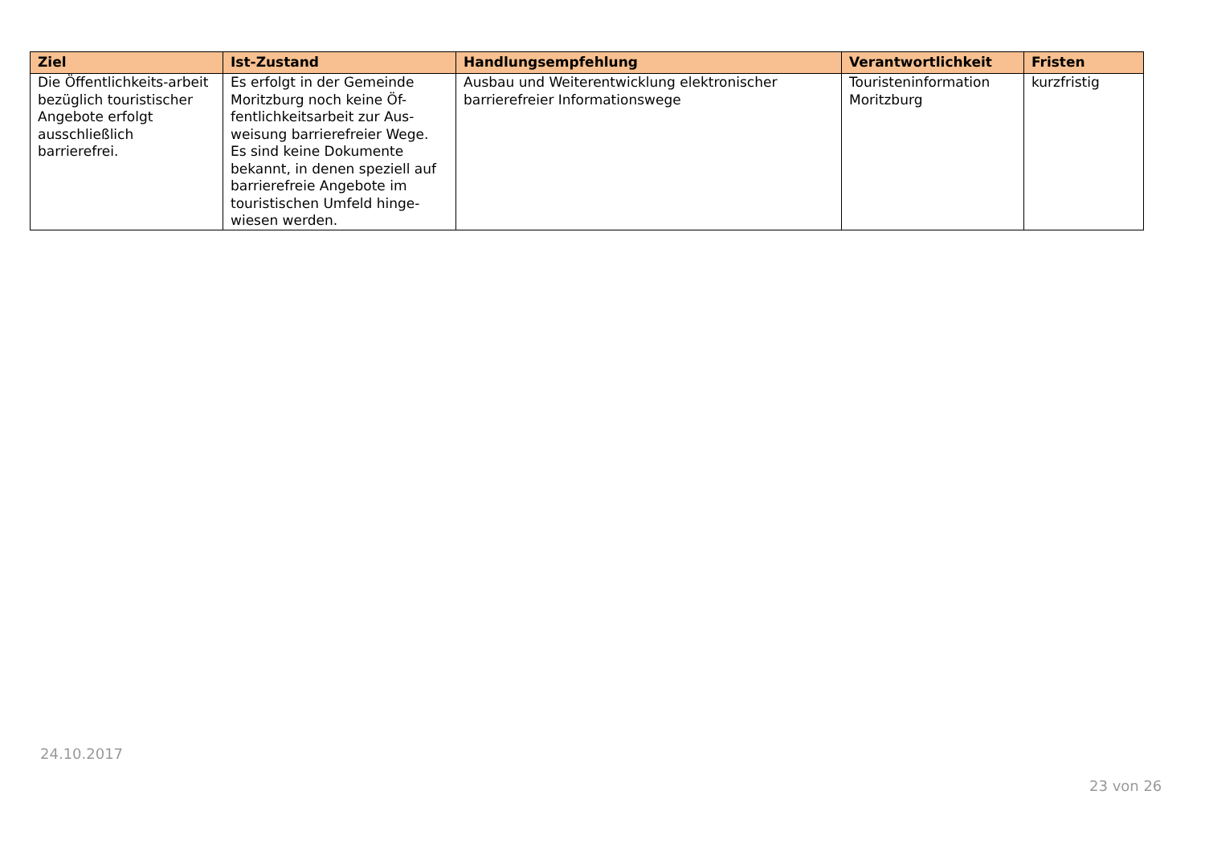| Ziel | Ist-Zustand | Handlungsempfehlung | Verantwortlichkeit | Fristen |
| --- | --- | --- | --- | --- |
| Die Öffentlichkeits-arbeit bezüglich touristischer Angebote erfolgt ausschließlich barrierefrei. | Es erfolgt in der Gemeinde Moritzburg noch keine Öf-fentlichkeitsarbeit zur Aus-weisung barrierefreier Wege. Es sind keine Dokumente bekannt, in denen speziell auf barrierefreie Angebote im touristischen Umfeld hinge-wiesen werden. | Ausbau und Weiterentwicklung elektronischer barrierefreier Informationswege | Touristeninformation Moritzburg | kurzfristig |
24.10.2017
23 von 26